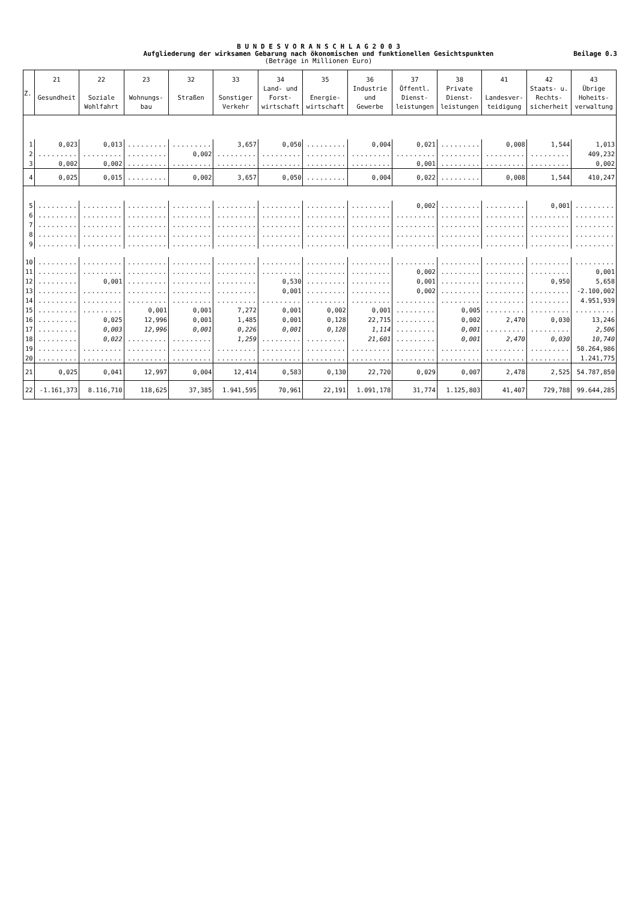B U N D E S V O R A N S C H L A G 2 0 0 3
Aufgliederung der wirksamen Gebarung nach ökonomischen und funktionellen Gesichtspunkten
(Beträge in Millionen Euro)
Beilage 0.3
| Z. | 21 Gesundheit | 22 Soziale Wohlfahrt | 23 Wohnungs- bau | 32 Straßen | 33 Sonstiger Verkehr | 34 Land- und Forst- wirtschaft | 35 Energie- wirtschaft | 36 Industrie und Gewerbe | 37 Öffentl. Dienst- leistungen | 38 Private Dienst- leistungen | 41 Landesver- teidigung | 42 Staats- u. Rechts- sicherheit | 43 Übrige Hoheits- verwaltung |
| --- | --- | --- | --- | --- | --- | --- | --- | --- | --- | --- | --- | --- | --- |
| 1 | 0,023 | 0,013 | ......... | ......... | 3,657 | 0,050 | ......... | 0,004 | 0,021 | ......... | 0,008 | 1,544 | 1,013 |
| 2 | ......... | ......... | ......... | 0,002 | ......... | ......... | ......... | ......... | ......... | ......... | ......... | ......... | 409,232 |
| 3 | 0,002 | 0,002 | ......... | ......... | ......... | ......... | ......... | ......... | 0,001 | ......... | ......... | ......... | 0,002 |
| 4 | 0,025 | 0,015 | ......... | 0,002 | 3,657 | 0,050 | ......... | 0,004 | 0,022 | ......... | 0,008 | 1,544 | 410,247 |
| 5 | ......... | ......... | ......... | ......... | ......... | ......... | ......... | ......... | 0,002 | ......... | ......... | 0,001 | ......... |
| 6 | ......... | ......... | ......... | ......... | ......... | ......... | ......... | ......... | ......... | ......... | ......... | ......... | ......... |
| 7 | ......... | ......... | ......... | ......... | ......... | ......... | ......... | ......... | ......... | ......... | ......... | ......... | ......... |
| 8 | ......... | ......... | ......... | ......... | ......... | ......... | ......... | ......... | ......... | ......... | ......... | ......... | ......... |
| 9 | ......... | ......... | ......... | ......... | ......... | ......... | ......... | ......... | ......... | ......... | ......... | ......... | ......... |
| 10 | ......... | ......... | ......... | ......... | ......... | ......... | ......... | ......... | ......... | ......... | ......... | ......... | ......... |
| 11 | ......... | ......... | ......... | ......... | ......... | ......... | ......... | ......... | 0,002 | ......... | ......... | ......... | 0,001 |
| 12 | ......... | 0,001 | ......... | ......... | ......... | 0,530 | ......... | ......... | 0,001 | ......... | ......... | 0,950 | 5,658 |
| 13 | ......... | ......... | ......... | ......... | ......... | 0,001 | ......... | ......... | 0,002 | ......... | ......... | ......... | -2.100,002 |
| 14 | ......... | ......... | ......... | ......... | ......... | ......... | ......... | ......... | ......... | ......... | ......... | ......... | 4.951,939 |
| 15 | ......... | ......... | 0,001 | 0,001 | 7,272 | 0,001 | 0,002 | 0,001 | ......... | 0,005 | ......... | ......... | ......... |
| 16 | ......... | 0,025 | 12,996 | 0,001 | 1,485 | 0,001 | 0,128 | 22,715 | ......... | 0,002 | 2,470 | 0,030 | 13,246 |
| 17 | ......... | 0,003 | 12,996 | 0,001 | 0,226 | 0,001 | 0,128 | 1,114 | ......... | 0,001 | ......... | ......... | 2,506 |
| 18 | ......... | 0,022 | ......... | ......... | 1,259 | ......... | ......... | 21,601 | ......... | 0,001 | 2,470 | 0,030 | 10,740 |
| 19 | ......... | ......... | ......... | ......... | ......... | ......... | ......... | ......... | ......... | ......... | ......... | ......... | 50.264,986 |
| 20 | ......... | ......... | ......... | ......... | ......... | ......... | ......... | ......... | ......... | ......... | ......... | ......... | 1.241,775 |
| 21 | 0,025 | 0,041 | 12,997 | 0,004 | 12,414 | 0,583 | 0,130 | 22,720 | 0,029 | 0,007 | 2,478 | 2,525 | 54.787,850 |
| 22 | -1.161,373 | 8.116,710 | 118,625 | 37,385 | 1.941,595 | 70,961 | 22,191 | 1.091,178 | 31,774 | 1.125,803 | 41,407 | 729,788 | 99.644,285 |